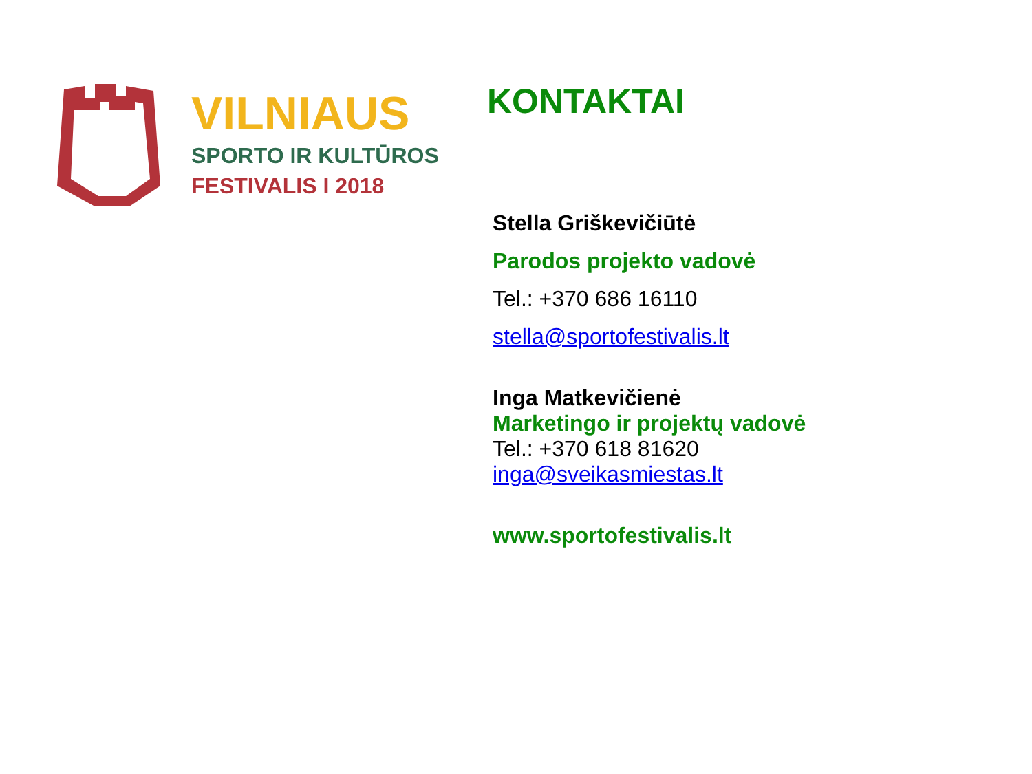VILNIAUS
SPORTO IR KULTŪROS
FESTIVALIS I 2018
KONTAKTAI
Stella Griškevičiūtė
Parodos projekto vadovė
Tel.: +370 686 16110
stella@sportofestivalis.lt
Inga Matkevičienė
Marketingo ir projektų vadovė
Tel.: +370 618 81620
inga@sveikasmiestas.lt
www.sportofestivalis.lt